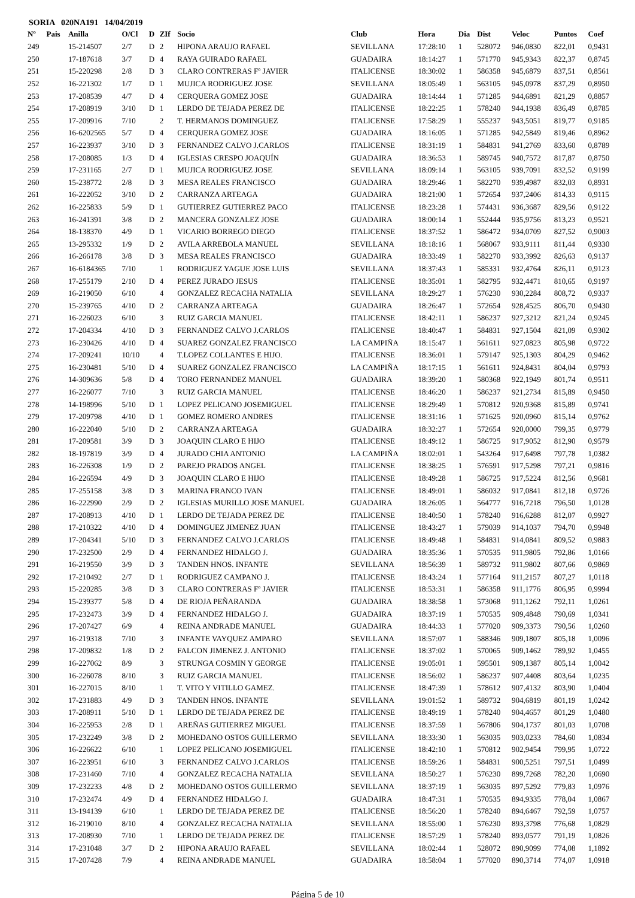SORIA 020NA191 14/04/2019
| Nº | Pais | Anilla | O/Cl | D | ZIf | Socio | Club | Hora | Dia | Dist | Veloc | Puntos | Coef |
| --- | --- | --- | --- | --- | --- | --- | --- | --- | --- | --- | --- | --- | --- |
| 249 | | 15-214507 | 2/7 | D | 2 | HIPONA ARAUJO RAFAEL | SEVILLANA | 17:28:10 | 1 | 528072 | 946,0830 | 822,01 | 0,9431 |
| 250 | | 17-187618 | 3/7 | D | 4 | RAYA GUIRADO RAFAEL | GUADAIRA | 18:14:27 | 1 | 571770 | 945,9343 | 822,37 | 0,8745 |
| 251 | | 15-220298 | 2/8 | D | 3 | CLARO CONTRERAS Fº JAVIER | ITALICENSE | 18:30:02 | 1 | 586358 | 945,6879 | 837,51 | 0,8561 |
| 252 | | 16-221302 | 1/7 | D | 1 | MUJICA RODRIGUEZ JOSE | SEVILLANA | 18:05:49 | 1 | 563105 | 945,0978 | 837,29 | 0,8950 |
| 253 | | 17-208539 | 4/7 | D | 4 | CERQUERA GOMEZ JOSE | GUADAIRA | 18:14:44 | 1 | 571285 | 944,6891 | 821,29 | 0,8857 |
| 254 | | 17-208919 | 3/10 | D | 1 | LERDO DE TEJADA PEREZ DE | ITALICENSE | 18:22:25 | 1 | 578240 | 944,1938 | 836,49 | 0,8785 |
| 255 | | 17-209916 | 7/10 | | 2 | T. HERMANOS DOMINGUEZ | ITALICENSE | 17:58:29 | 1 | 555237 | 943,5051 | 819,77 | 0,9185 |
| 256 | | 16-6202565 | 5/7 | D | 4 | CERQUERA GOMEZ JOSE | GUADAIRA | 18:16:05 | 1 | 571285 | 942,5849 | 819,46 | 0,8962 |
| 257 | | 16-223937 | 3/10 | D | 3 | FERNANDEZ CALVO J.CARLOS | ITALICENSE | 18:31:19 | 1 | 584831 | 941,2769 | 833,60 | 0,8789 |
| 258 | | 17-208085 | 1/3 | D | 4 | IGLESIAS CRESPO JOAQUÍN | GUADAIRA | 18:36:53 | 1 | 589745 | 940,7572 | 817,87 | 0,8750 |
| 259 | | 17-231165 | 2/7 | D | 1 | MUJICA RODRIGUEZ JOSE | SEVILLANA | 18:09:14 | 1 | 563105 | 939,7091 | 832,52 | 0,9199 |
| 260 | | 15-238772 | 2/8 | D | 3 | MESA REALES FRANCISCO | GUADAIRA | 18:29:46 | 1 | 582270 | 939,4987 | 832,03 | 0,8931 |
| 261 | | 16-222052 | 3/10 | D | 2 | CARRANZA ARTEAGA | GUADAIRA | 18:21:00 | 1 | 572654 | 937,2406 | 814,33 | 0,9115 |
| 262 | | 16-225833 | 5/9 | D | 1 | GUTIERREZ GUTIERREZ PACO | ITALICENSE | 18:23:28 | 1 | 574431 | 936,3687 | 829,56 | 0,9122 |
| 263 | | 16-241391 | 3/8 | D | 2 | MANCERA GONZALEZ JOSE | GUADAIRA | 18:00:14 | 1 | 552444 | 935,9756 | 813,23 | 0,9521 |
| 264 | | 18-138370 | 4/9 | D | 1 | VICARIO BORREGO DIEGO | ITALICENSE | 18:37:52 | 1 | 586472 | 934,0709 | 827,52 | 0,9003 |
| 265 | | 13-295332 | 1/9 | D | 2 | AVILA ARREBOLA MANUEL | SEVILLANA | 18:18:16 | 1 | 568067 | 933,9111 | 811,44 | 0,9330 |
| 266 | | 16-266178 | 3/8 | D | 3 | MESA REALES FRANCISCO | GUADAIRA | 18:33:49 | 1 | 582270 | 933,3992 | 826,63 | 0,9137 |
| 267 | | 16-6184365 | 7/10 | | 1 | RODRIGUEZ YAGUE JOSE LUIS | SEVILLANA | 18:37:43 | 1 | 585331 | 932,4764 | 826,11 | 0,9123 |
| 268 | | 17-255179 | 2/10 | D | 4 | PEREZ JURADO JESUS | ITALICENSE | 18:35:01 | 1 | 582795 | 932,4471 | 810,65 | 0,9197 |
| 269 | | 16-219050 | 6/10 | | 4 | GONZALEZ RECACHA NATALIA | SEVILLANA | 18:29:27 | 1 | 576230 | 930,2284 | 808,72 | 0,9337 |
| 270 | | 15-239765 | 4/10 | D | 2 | CARRANZA ARTEAGA | GUADAIRA | 18:26:47 | 1 | 572654 | 928,4525 | 806,70 | 0,9430 |
| 271 | | 16-226023 | 6/10 | | 3 | RUIZ GARCIA MANUEL | ITALICENSE | 18:42:11 | 1 | 586237 | 927,3212 | 821,24 | 0,9245 |
| 272 | | 17-204334 | 4/10 | D | 3 | FERNANDEZ CALVO J.CARLOS | ITALICENSE | 18:40:47 | 1 | 584831 | 927,1504 | 821,09 | 0,9302 |
| 273 | | 16-230426 | 4/10 | D | 4 | SUAREZ GONZALEZ FRANCISCO | LA CAMPIÑA | 18:15:47 | 1 | 561611 | 927,0823 | 805,98 | 0,9722 |
| 274 | | 17-209241 | 10/10 | | 4 | T.LOPEZ COLLANTES E HIJO. | ITALICENSE | 18:36:01 | 1 | 579147 | 925,1303 | 804,29 | 0,9462 |
| 275 | | 16-230481 | 5/10 | D | 4 | SUAREZ GONZALEZ FRANCISCO | LA CAMPIÑA | 18:17:15 | 1 | 561611 | 924,8431 | 804,04 | 0,9793 |
| 276 | | 14-309636 | 5/8 | D | 4 | TORO FERNANDEZ MANUEL | GUADAIRA | 18:39:20 | 1 | 580368 | 922,1949 | 801,74 | 0,9511 |
| 277 | | 16-226077 | 7/10 | | 3 | RUIZ GARCIA MANUEL | ITALICENSE | 18:46:20 | 1 | 586237 | 921,2734 | 815,89 | 0,9450 |
| 278 | | 14-198996 | 5/10 | D | 1 | LOPEZ PELICANO JOSEMIGUEL | ITALICENSE | 18:29:49 | 1 | 570812 | 920,9368 | 815,89 | 0,9741 |
| 279 | | 17-209798 | 4/10 | D | 1 | GOMEZ ROMERO ANDRES | ITALICENSE | 18:31:16 | 1 | 571625 | 920,0960 | 815,14 | 0,9762 |
| 280 | | 16-222040 | 5/10 | D | 2 | CARRANZA ARTEAGA | GUADAIRA | 18:32:27 | 1 | 572654 | 920,0000 | 799,35 | 0,9779 |
| 281 | | 17-209581 | 3/9 | D | 3 | JOAQUIN CLARO E HIJO | ITALICENSE | 18:49:12 | 1 | 586725 | 917,9052 | 812,90 | 0,9579 |
| 282 | | 18-197819 | 3/9 | D | 4 | JURADO CHIA ANTONIO | LA CAMPIÑA | 18:02:01 | 1 | 543264 | 917,6498 | 797,78 | 1,0382 |
| 283 | | 16-226308 | 1/9 | D | 2 | PAREJO PRADOS ANGEL | ITALICENSE | 18:38:25 | 1 | 576591 | 917,5298 | 797,21 | 0,9816 |
| 284 | | 16-226594 | 4/9 | D | 3 | JOAQUIN CLARO E HIJO | ITALICENSE | 18:49:28 | 1 | 586725 | 917,5224 | 812,56 | 0,9681 |
| 285 | | 17-255158 | 3/8 | D | 3 | MARINA FRANCO IVAN | ITALICENSE | 18:49:01 | 1 | 586032 | 917,0841 | 812,18 | 0,9726 |
| 286 | | 16-222990 | 2/9 | D | 2 | IGLESIAS MURILLO JOSE MANUEL | GUADAIRA | 18:26:05 | 1 | 564777 | 916,7218 | 796,50 | 1,0128 |
| 287 | | 17-208913 | 4/10 | D | 1 | LERDO DE TEJADA PEREZ DE | ITALICENSE | 18:40:50 | 1 | 578240 | 916,6288 | 812,07 | 0,9927 |
| 288 | | 17-210322 | 4/10 | D | 4 | DOMINGUEZ JIMENEZ JUAN | ITALICENSE | 18:43:27 | 1 | 579039 | 914,1037 | 794,70 | 0,9948 |
| 289 | | 17-204341 | 5/10 | D | 3 | FERNANDEZ CALVO J.CARLOS | ITALICENSE | 18:49:48 | 1 | 584831 | 914,0841 | 809,52 | 0,9883 |
| 290 | | 17-232500 | 2/9 | D | 4 | FERNANDEZ HIDALGO J. | GUADAIRA | 18:35:36 | 1 | 570535 | 911,9805 | 792,86 | 1,0166 |
| 291 | | 16-219550 | 3/9 | D | 3 | TANDEN HNOS. INFANTE | SEVILLANA | 18:56:39 | 1 | 589732 | 911,9802 | 807,66 | 0,9869 |
| 292 | | 17-210492 | 2/7 | D | 1 | RODRIGUEZ CAMPANO J. | ITALICENSE | 18:43:24 | 1 | 577164 | 911,2157 | 807,27 | 1,0118 |
| 293 | | 15-220285 | 3/8 | D | 3 | CLARO CONTRERAS Fº JAVIER | ITALICENSE | 18:53:31 | 1 | 586358 | 911,1776 | 806,95 | 0,9994 |
| 294 | | 15-239377 | 5/8 | D | 4 | DE RIOJA PEÑARANDA | GUADAIRA | 18:38:58 | 1 | 573068 | 911,1262 | 792,11 | 1,0261 |
| 295 | | 17-232473 | 3/9 | D | 4 | FERNANDEZ HIDALGO J. | GUADAIRA | 18:37:19 | 1 | 570535 | 909,4848 | 790,69 | 1,0341 |
| 296 | | 17-207427 | 6/9 | | 4 | REINA ANDRADE MANUEL | GUADAIRA | 18:44:33 | 1 | 577020 | 909,3373 | 790,56 | 1,0260 |
| 297 | | 16-219318 | 7/10 | | 3 | INFANTE VAYQUEZ AMPARO | SEVILLANA | 18:57:07 | 1 | 588346 | 909,1807 | 805,18 | 1,0096 |
| 298 | | 17-209832 | 1/8 | D | 2 | FALCON JIMENEZ J. ANTONIO | ITALICENSE | 18:37:02 | 1 | 570065 | 909,1462 | 789,92 | 1,0455 |
| 299 | | 16-227062 | 8/9 | | 3 | STRUNGA COSMIN Y GEORGE | ITALICENSE | 19:05:01 | 1 | 595501 | 909,1387 | 805,14 | 1,0042 |
| 300 | | 16-226078 | 8/10 | | 3 | RUIZ GARCIA MANUEL | ITALICENSE | 18:56:02 | 1 | 586237 | 907,4408 | 803,64 | 1,0235 |
| 301 | | 16-227015 | 8/10 | | 1 | T. VITO Y VITILLO GAMEZ. | ITALICENSE | 18:47:39 | 1 | 578612 | 907,4132 | 803,90 | 1,0404 |
| 302 | | 17-231883 | 4/9 | D | 3 | TANDEN HNOS. INFANTE | SEVILLANA | 19:01:52 | 1 | 589732 | 904,6819 | 801,19 | 1,0242 |
| 303 | | 17-208911 | 5/10 | D | 1 | LERDO DE TEJADA PEREZ DE | ITALICENSE | 18:49:19 | 1 | 578240 | 904,4657 | 801,29 | 1,0480 |
| 304 | | 16-225953 | 2/8 | D | 1 | AREÑAS GUTIERREZ MIGUEL | ITALICENSE | 18:37:59 | 1 | 567806 | 904,1737 | 801,03 | 1,0708 |
| 305 | | 17-232249 | 3/8 | D | 2 | MOHEDANO OSTOS GUILLERMO | SEVILLANA | 18:33:30 | 1 | 563035 | 903,0233 | 784,60 | 1,0834 |
| 306 | | 16-226622 | 6/10 | | 1 | LOPEZ PELICANO JOSEMIGUEL | ITALICENSE | 18:42:10 | 1 | 570812 | 902,9454 | 799,95 | 1,0722 |
| 307 | | 16-223951 | 6/10 | | 3 | FERNANDEZ CALVO J.CARLOS | ITALICENSE | 18:59:26 | 1 | 584831 | 900,5251 | 797,51 | 1,0499 |
| 308 | | 17-231460 | 7/10 | | 4 | GONZALEZ RECACHA NATALIA | SEVILLANA | 18:50:27 | 1 | 576230 | 899,7268 | 782,20 | 1,0690 |
| 309 | | 17-232233 | 4/8 | D | 2 | MOHEDANO OSTOS GUILLERMO | SEVILLANA | 18:37:19 | 1 | 563035 | 897,5292 | 779,83 | 1,0976 |
| 310 | | 17-232474 | 4/9 | D | 4 | FERNANDEZ HIDALGO J. | GUADAIRA | 18:47:31 | 1 | 570535 | 894,9335 | 778,04 | 1,0867 |
| 311 | | 13-194139 | 6/10 | | 1 | LERDO DE TEJADA PEREZ DE | ITALICENSE | 18:56:20 | 1 | 578240 | 894,6467 | 792,59 | 1,0757 |
| 312 | | 16-219010 | 8/10 | | 4 | GONZALEZ RECACHA NATALIA | SEVILLANA | 18:55:00 | 1 | 576230 | 893,3798 | 776,68 | 1,0829 |
| 313 | | 17-208930 | 7/10 | | 1 | LERDO DE TEJADA PEREZ DE | ITALICENSE | 18:57:29 | 1 | 578240 | 893,0577 | 791,19 | 1,0826 |
| 314 | | 17-231048 | 3/7 | D | 2 | HIPONA ARAUJO RAFAEL | SEVILLANA | 18:02:44 | 1 | 528072 | 890,9099 | 774,08 | 1,1892 |
| 315 | | 17-207428 | 7/9 | | 4 | REINA ANDRADE MANUEL | GUADAIRA | 18:58:04 | 1 | 577020 | 890,3714 | 774,07 | 1,0918 |
Página 5 de 10